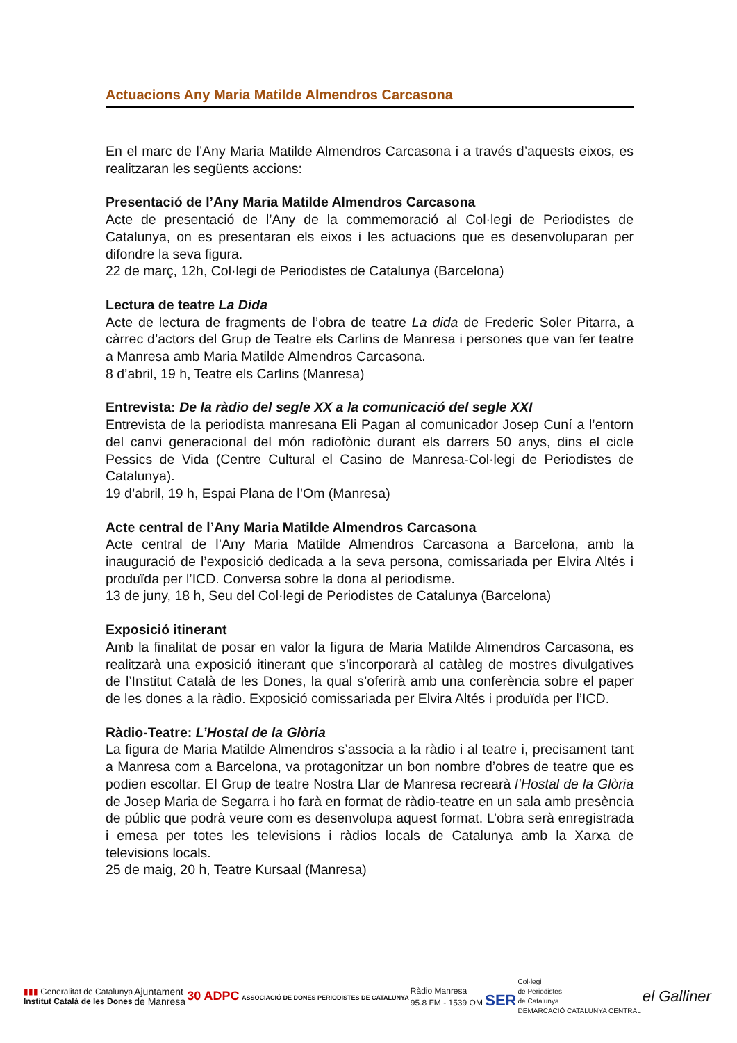Actuacions Any Maria Matilde Almendros Carcasona
En el marc de l’Any Maria Matilde Almendros Carcasona i a través d’aquests eixos, es realitzaran les següents accions:
Presentació de l’Any Maria Matilde Almendros Carcasona
Acte de presentació de l’Any de la commemoració al Col·legi de Periodistes de Catalunya, on es presentaran els eixos i les actuacions que es desenvoluparan per difondre la seva figura.
22 de març, 12h, Col·legi de Periodistes de Catalunya (Barcelona)
Lectura de teatre La Dida
Acte de lectura de fragments de l’obra de teatre La dida de Frederic Soler Pitarra, a càrrec d’actors del Grup de Teatre els Carlins de Manresa i persones que van fer teatre a Manresa amb Maria Matilde Almendros Carcasona.
8 d’abril, 19 h, Teatre els Carlins (Manresa)
Entrevista: De la ràdio del segle XX a la comunicació del segle XXI
Entrevista de la periodista manresana Eli Pagan al comunicador Josep Cuní a l’entorn del canvi generacional del món radiofònic durant els darrers 50 anys, dins el cicle Pessics de Vida (Centre Cultural el Casino de Manresa-Col·legi de Periodistes de Catalunya).
19 d’abril, 19 h, Espai Plana de l’Om (Manresa)
Acte central de l’Any Maria Matilde Almendros Carcasona
Acte central de l’Any Maria Matilde Almendros Carcasona a Barcelona, amb la inauguració de l’exposició dedicada a la seva persona, comissariada per Elvira Altés i produïda per l’ICD. Conversa sobre la dona al periodisme.
13 de juny, 18 h, Seu del Col·legi de Periodistes de Catalunya (Barcelona)
Exposició itinerant
Amb la finalitat de posar en valor la figura de Maria Matilde Almendros Carcasona, es realitzarà una exposició itinerant que s’incorporarà al catàleg de mostres divulgatives de l’Institut Català de les Dones, la qual s’oferirà amb una conferència sobre el paper de les dones a la ràdio. Exposició comissariada per Elvira Altés i produïda per l’ICD.
Ràdio-Teatre: L’Hostal de la Glòria
La figura de Maria Matilde Almendros s’associa a la ràdio i al teatre i, precisament tant a Manresa com a Barcelona, va protagonitzar un bon nombre d’obres de teatre que es podien escoltar. El Grup de teatre Nostra Llar de Manresa recrearà l’Hostal de la Glòria de Josep Maria de Segarra i ho farà en format de ràdio-teatre en un sala amb presència de públic que podrà veure com es desenvolupa aquest format. L’obra serà enregistrada i emesa per totes les televisions i ràdios locals de Catalunya amb la Xarxa de televisions locals.
25 de maig, 20 h, Teatre Kursaal (Manresa)
▮▮▮ Generalitat de Catalunya
Institut Català de les Dones
Ajuntament
de Manresa
30 ADPC ASSOCIACIÓ DE DONES PERIODISTES DE CATALUNYA
Ràdio Manresa
95.8 FM - 1539 OM SER
Col·legi
de Periodistes
de Catalunya
DEMARCACIÓ CATALUNYA CENTRAL
el Galliner